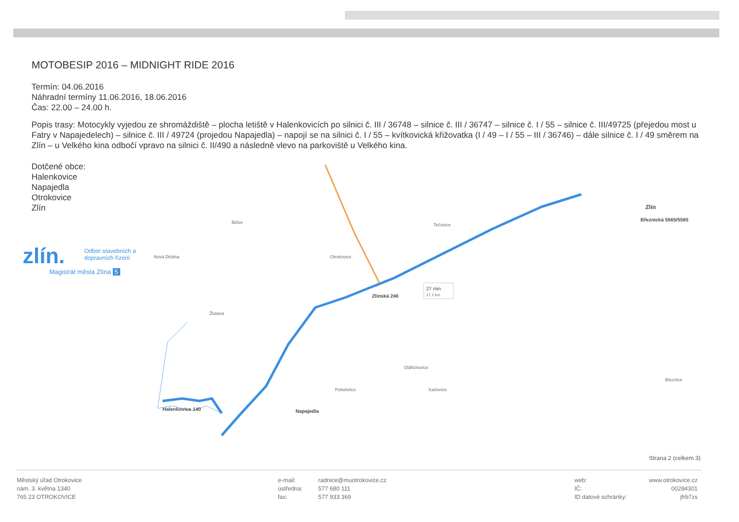MOTOBESIP 2016 – MIDNIGHT RIDE 2016
Termín: 04.06.2016
Náhradní termíny 11.06.2016, 18.06.2016
Čas: 22.00 – 24.00 h.
Popis trasy: Motocykly vyjedou ze shromáždiště – plocha letiště v Halenkovicích po silnici č. III / 36748 – silnice č. III / 36747 – silnice č. I / 55 – silnice č. III/49725 (přejedou most u Fatry v Napajedelech) – silnice č. III / 49724 (projedou Napajedla) – napojí se na silnici č. I / 55 – kvítkovická křižovatka (I / 49 – I / 55 – III / 36746) – dále silnice č. I / 49 směrem na Zlín – u Velkého kina odbočí vpravo na silnici č. II/490 a následně vlevo na parkoviště u Velkého kina.
Dotčené obce:
Halenkovice
Napajedla
Otrokovice
Zlín
zlín.
Odbor stavebních a dopravních řízení
Magistrát města Zlína 5
Halenkovice 140
Napajedla
Zlínská 240
Březnická 5565/5565
Zlín
Otrokovice
Bělov
Tečovice
Žlutava
Pohořelice
Karlovice
Březnice
Oldřichovice
Nová Dědina
27 min
17,1 km
Strana 2 (celkem 3)
Městský úřad Otrokovice
nám. 3. května 1340
765 23 OTROKOVICE
e-mail:
ústředna:
fax:
radnice@muotrokovice.cz
577 680 111
577 933 369
web:
IČ:
ID datové schránky:
www.otrokovice.cz
00284301
jfrb7zs